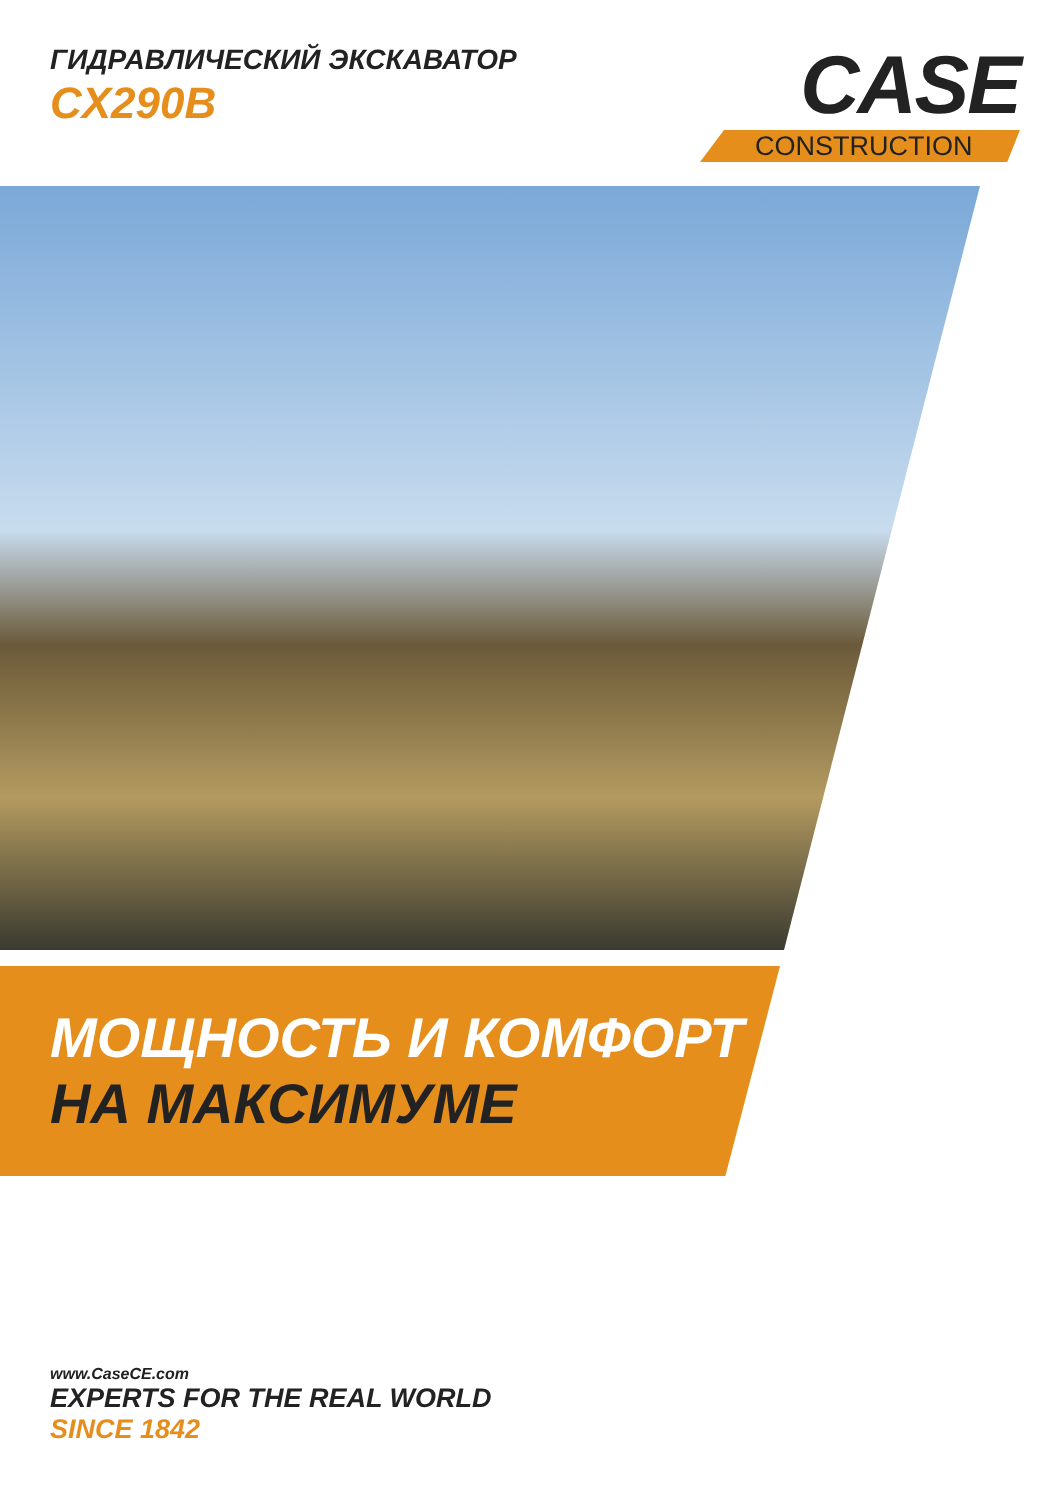ГИДРАВЛИЧЕСКИЙ ЭКСКАВАТОР
CX290B
CASE
CONSTRUCTION
МОЩНОСТЬ И КОМФОРТ
НА МАКСИМУМЕ
www.CaseCE.com
EXPERTS FOR THE REAL WORLD
SINCE 1842